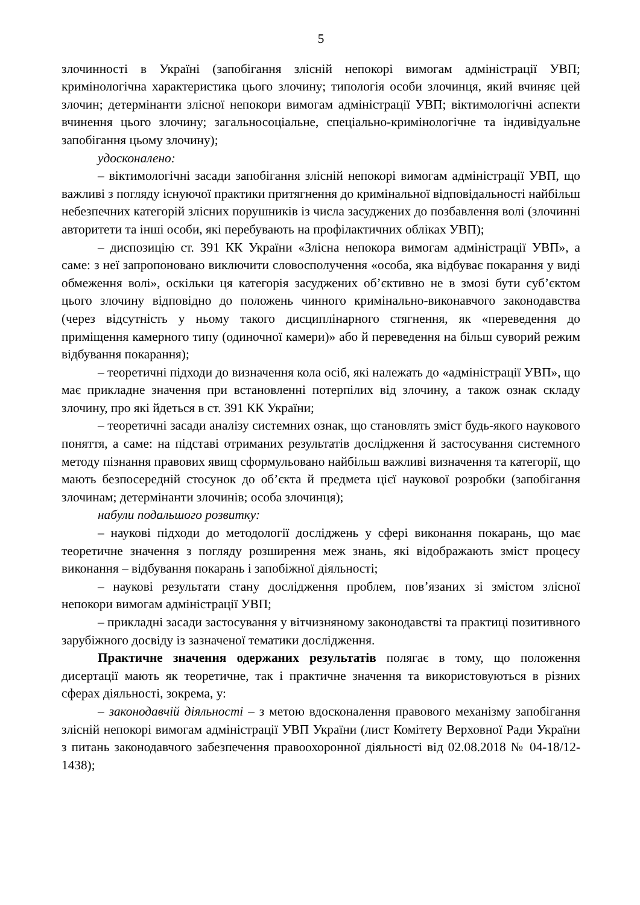5
злочинності в Україні (запобігання злісній непокорі вимогам адміністрації УВП; кримінологічна характеристика цього злочину; типологія особи злочинця, який вчиняє цей злочин; детермінанти злісної непокори вимогам адміністрації УВП; віктимологічні аспекти вчинення цього злочину; загальносоціальне, спеціально-кримінологічне та індивідуальне запобігання цьому злочину);
удосконалено:
– віктимологічні засади запобігання злісній непокорі вимогам адміністрації УВП, що важливі з погляду існуючої практики притягнення до кримінальної відповідальності найбільш небезпечних категорій злісних порушників із числа засуджених до позбавлення волі (злочинні авторитети та інші особи, які перебувають на профілактичних обліках УВП);
– диспозицію ст. 391 КК України «Злісна непокора вимогам адміністрації УВП», а саме: з неї запропоновано виключити словосполучення «особа, яка відбуває покарання у виді обмеження волі», оскільки ця категорія засуджених об’єктивно не в змозі бути суб’єктом цього злочину відповідно до положень чинного кримінально-виконавчого законодавства (через відсутність у ньому такого дисциплінарного стягнення, як «переведення до приміщення камерного типу (одиночної камери)» або й переведення на більш суворий режим відбування покарання);
– теоретичні підходи до визначення кола осіб, які належать до «адміністрації УВП», що має прикладне значення при встановленні потерпілих від злочину, а також ознак складу злочину, про які йдеться в ст. 391 КК України;
– теоретичні засади аналізу системних ознак, що становлять зміст будь-якого наукового поняття, а саме: на підставі отриманих результатів дослідження й застосування системного методу пізнання правових явищ сформульовано найбільш важливі визначення та категорії, що мають безпосередній стосунок до об’єкта й предмета цієї наукової розробки (запобігання злочинам; детермінанти злочинів; особа злочинця);
набули подальшого розвитку:
– наукові підходи до методології досліджень у сфері виконання покарань, що має теоретичне значення з погляду розширення меж знань, які відображають зміст процесу виконання – відбування покарань і запобіжної діяльності;
– наукові результати стану дослідження проблем, пов’язаних зі змістом злісної непокори вимогам адміністрації УВП;
– прикладні засади застосування у вітчизняному законодавстві та практиці позитивного зарубіжного досвіду із зазначеної тематики дослідження.
Практичне значення одержаних результатів полягає в тому, що положення дисертації мають як теоретичне, так і практичне значення та використовуються в різних сферах діяльності, зокрема, у:
– законодавчій діяльності – з метою вдосконалення правового механізму запобігання злісній непокорі вимогам адміністрації УВП України (лист Комітету Верховної Ради України з питань законодавчого забезпечення правоохоронної діяльності від 02.08.2018 № 04-18/12-1438);